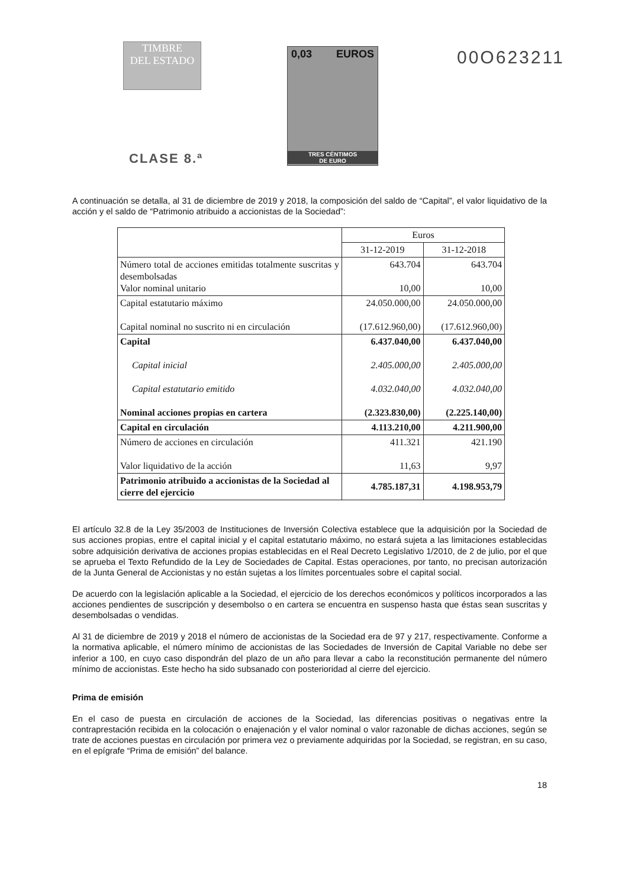TIMBRE
DEL ESTADO
CLASE 8.ª
0,03 EUROS
TRES CÉNTIMOS
DE EURO
00O623211
A continuación se detalla, al 31 de diciembre de 2019 y 2018, la composición del saldo de “Capital”, el valor liquidativo de la acción y el saldo de “Patrimonio atribuido a accionistas de la Sociedad”:
| | Euros | |
| --- | --- | --- |
| | 31-12-2019 | 31-12-2018 |
| Número total de acciones emitidas totalmente suscritas y desembolsadas Valor nominal unitario | 643.704 10,00 | 643.704 10,00 |
| Capital estatutario máximo Capital nominal no suscrito ni en circulación | 24.050.000,00 (17.612.960,00) | 24.050.000,00 (17.612.960,00) |
| Capital Capital inicial Capital estatutario emitido Nominal acciones propias en cartera | 6.437.040,00 2.405.000,00 4.032.040,00 (2.323.830,00) | 6.437.040,00 2.405.000,00 4.032.040,00 (2.225.140,00) |
| Capital en circulación | 4.113.210,00 | 4.211.900,00 |
| Número de acciones en circulación Valor liquidativo de la acción | 411.321 11,63 | 421.190 9,97 |
| Patrimonio atribuido a accionistas de la Sociedad al cierre del ejercicio | 4.785.187,31 | 4.198.953,79 |
El artículo 32.8 de la Ley 35/2003 de Instituciones de Inversión Colectiva establece que la adquisición por la Sociedad de sus acciones propias, entre el capital inicial y el capital estatutario máximo, no estará sujeta a las limitaciones establecidas sobre adquisición derivativa de acciones propias establecidas en el Real Decreto Legislativo 1/2010, de 2 de julio, por el que se aprueba el Texto Refundido de la Ley de Sociedades de Capital. Estas operaciones, por tanto, no precisan autorización de la Junta General de Accionistas y no están sujetas a los límites porcentuales sobre el capital social.
De acuerdo con la legislación aplicable a la Sociedad, el ejercicio de los derechos económicos y políticos incorporados a las acciones pendientes de suscripción y desembolso o en cartera se encuentra en suspenso hasta que éstas sean suscritas y desembolsadas o vendidas.
Al 31 de diciembre de 2019 y 2018 el número de accionistas de la Sociedad era de 97 y 217, respectivamente. Conforme a la normativa aplicable, el número mínimo de accionistas de las Sociedades de Inversión de Capital Variable no debe ser inferior a 100, en cuyo caso dispondrán del plazo de un año para llevar a cabo la reconstitución permanente del número mínimo de accionistas. Este hecho ha sido subsanado con posterioridad al cierre del ejercicio.
Prima de emisión
En el caso de puesta en circulación de acciones de la Sociedad, las diferencias positivas o negativas entre la contraprestación recibida en la colocación o enajenación y el valor nominal o valor razonable de dichas acciones, según se trate de acciones puestas en circulación por primera vez o previamente adquiridas por la Sociedad, se registran, en su caso, en el epígrafe “Prima de emisión” del balance.
18